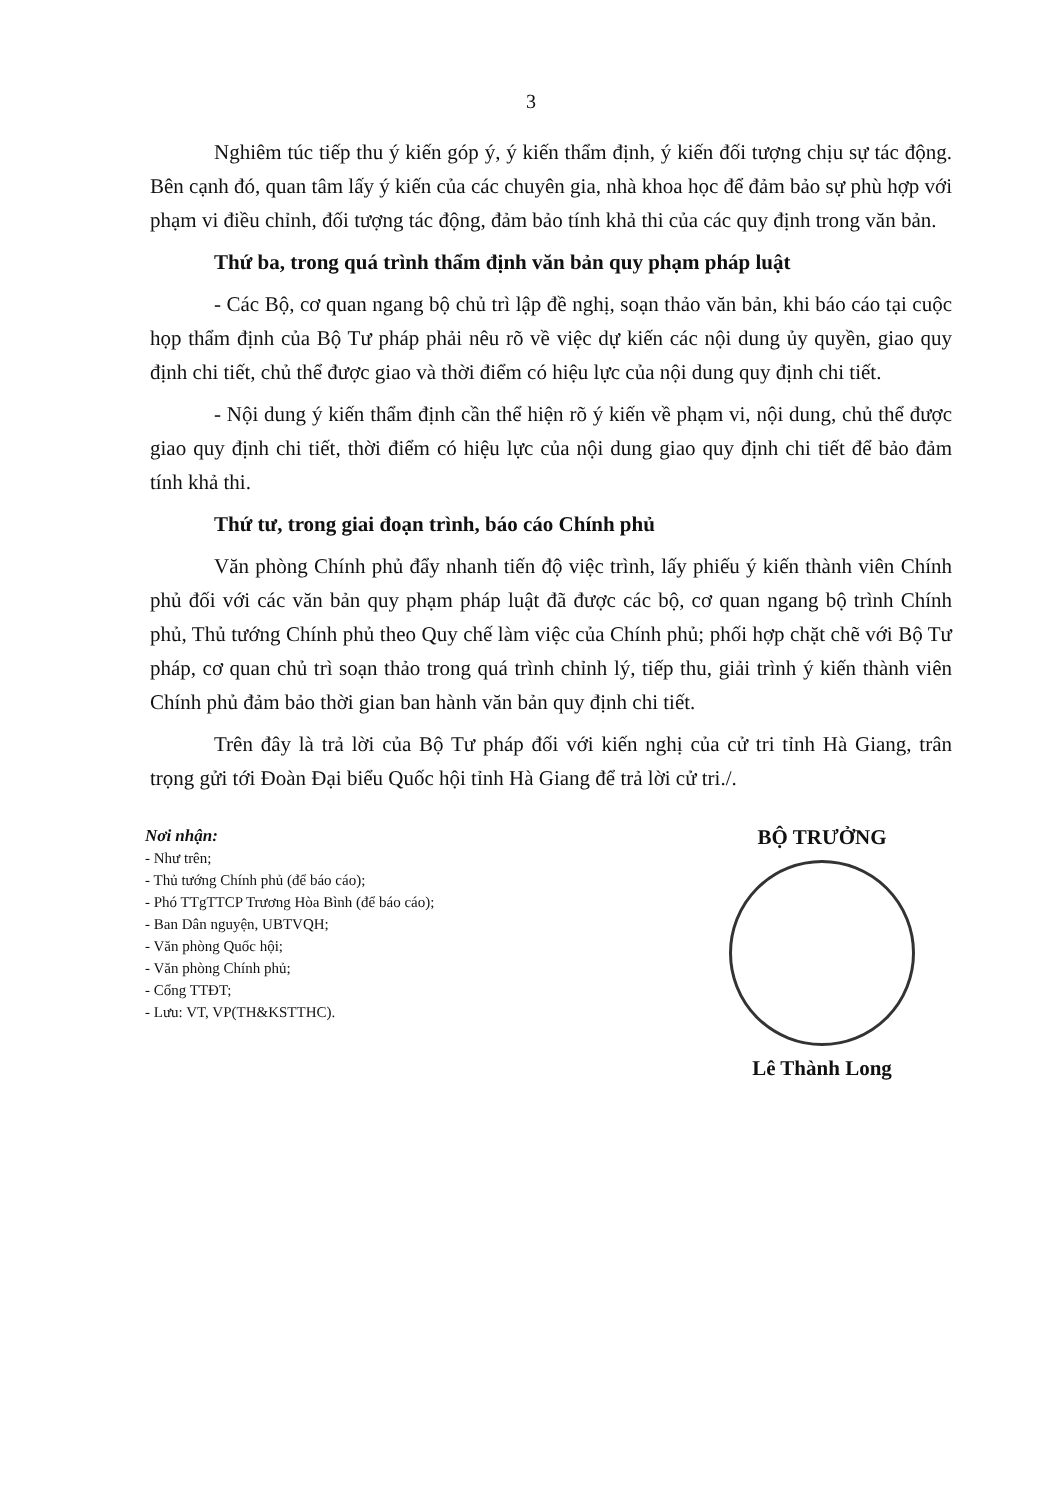3
Nghiêm túc tiếp thu ý kiến góp ý, ý kiến thẩm định, ý kiến đối tượng chịu sự tác động. Bên cạnh đó, quan tâm lấy ý kiến của các chuyên gia, nhà khoa học để đảm bảo sự phù hợp với phạm vi điều chỉnh, đối tượng tác động, đảm bảo tính khả thi của các quy định trong văn bản.
Thứ ba, trong quá trình thẩm định văn bản quy phạm pháp luật
- Các Bộ, cơ quan ngang bộ chủ trì lập đề nghị, soạn thảo văn bản, khi báo cáo tại cuộc họp thẩm định của Bộ Tư pháp phải nêu rõ về việc dự kiến các nội dung ủy quyền, giao quy định chi tiết, chủ thể được giao và thời điểm có hiệu lực của nội dung quy định chi tiết.
- Nội dung ý kiến thẩm định cần thể hiện rõ ý kiến về phạm vi, nội dung, chủ thể được giao quy định chi tiết, thời điểm có hiệu lực của nội dung giao quy định chi tiết để bảo đảm tính khả thi.
Thứ tư, trong giai đoạn trình, báo cáo Chính phủ
Văn phòng Chính phủ đẩy nhanh tiến độ việc trình, lấy phiếu ý kiến thành viên Chính phủ đối với các văn bản quy phạm pháp luật đã được các bộ, cơ quan ngang bộ trình Chính phủ, Thủ tướng Chính phủ theo Quy chế làm việc của Chính phủ; phối hợp chặt chẽ với Bộ Tư pháp, cơ quan chủ trì soạn thảo trong quá trình chỉnh lý, tiếp thu, giải trình ý kiến thành viên Chính phủ đảm bảo thời gian ban hành văn bản quy định chi tiết.
Trên đây là trả lời của Bộ Tư pháp đối với kiến nghị của cử tri tỉnh Hà Giang, trân trọng gửi tới Đoàn Đại biểu Quốc hội tỉnh Hà Giang để trả lời cử tri./.
Nơi nhận:
- Như trên;
- Thủ tướng Chính phủ (để báo cáo);
- Phó TTgTTCP Trương Hòa Bình (để báo cáo);
- Ban Dân nguyện, UBTVQH;
- Văn phòng Quốc hội;
- Văn phòng Chính phủ;
- Cổng TTĐT;
- Lưu: VT, VP(TH&KSTTHC).
BỘ TRƯỞNG
Lê Thành Long